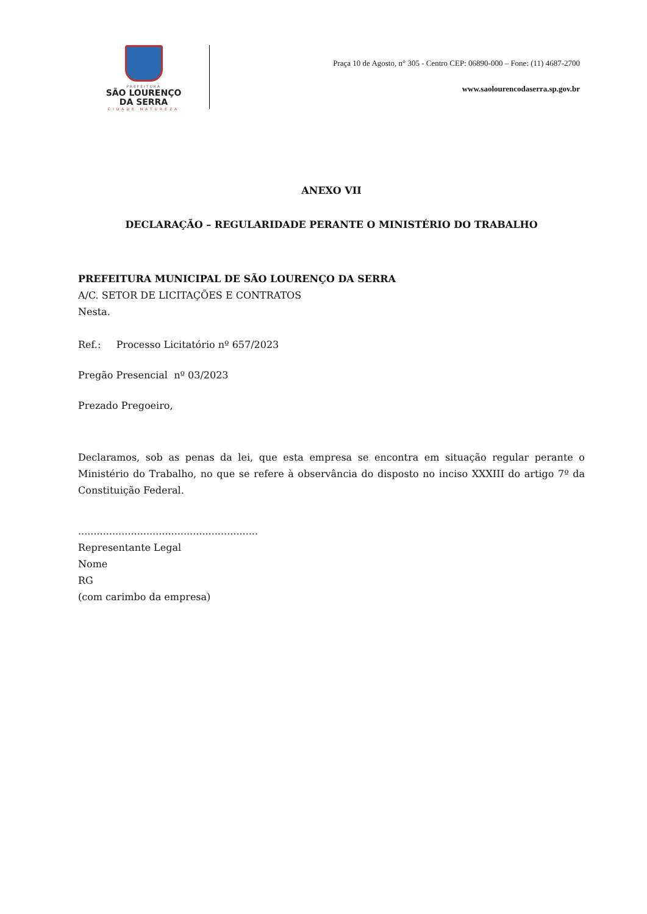PREFEITURA
SÃO LOURENÇO
DA SERRA
CIDADE NATUREZA
Praça 10 de Agosto, n° 305 - Centro CEP: 06890-000 – Fone: (11) 4687-2700
www.saolourencodaserra.sp.gov.br
ANEXO VII
DECLARAÇÃO – REGULARIDADE PERANTE O MINISTÉRIO DO TRABALHO
PREFEITURA MUNICIPAL DE SÃO LOURENÇO DA SERRA
A/C. SETOR DE LICITAÇÕES E CONTRATOS
Nesta.
Ref.: Processo Licitatório nº 657/2023
Pregão Presencial nº 03/2023
Prezado Pregoeiro,
Declaramos, sob as penas da lei, que esta empresa se encontra em situação regular perante o Ministério do Trabalho, no que se refere à observância do disposto no inciso XXXIII do artigo 7º da Constituição Federal.
..........................................................
Representante Legal
Nome
RG
(com carimbo da empresa)